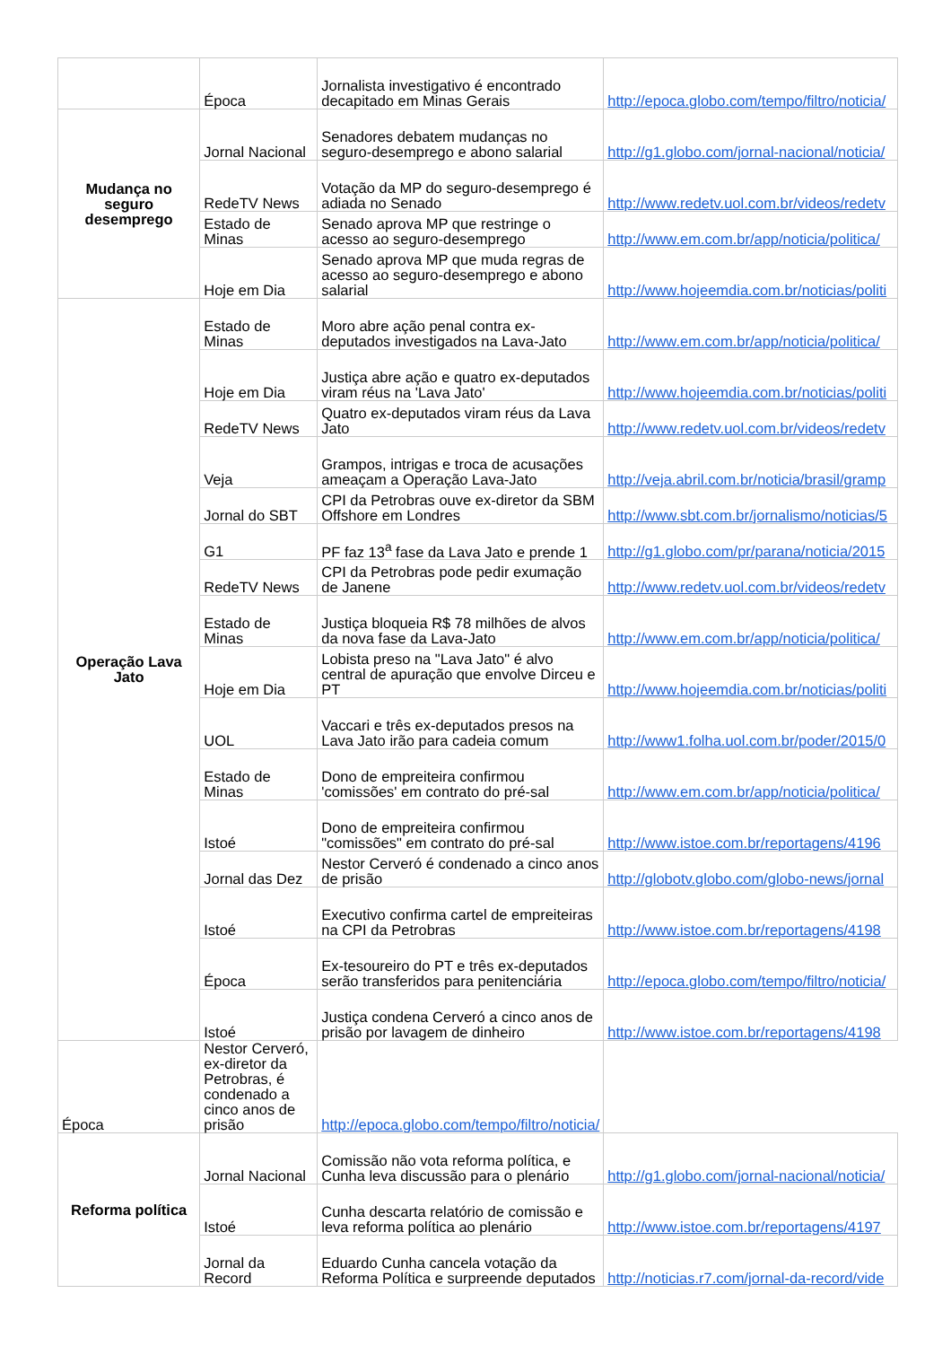| | Época | Jornalista investigativo é encontrado decapitado em Minas Gerais | http://epoca.globo.com/tempo/filtro/noticia/ |
| Mudança no seguro desemprego | Jornal Nacional | Senadores debatem mudanças no seguro-desemprego e abono salarial | http://g1.globo.com/jornal-nacional/noticia/ |
| RedeTV News | Votação da MP do seguro-desemprego é adiada no Senado | http://www.redetv.uol.com.br/videos/redetv | |
| Estado de Minas | Senado aprova MP que restringe o acesso ao seguro-desemprego | http://www.em.com.br/app/noticia/politica/ | |
| Hoje em Dia | Senado aprova MP que muda regras de acesso ao seguro-desemprego e abono salarial | http://www.hojeemdia.com.br/noticias/politi | |
| Operação Lava Jato | Estado de Minas | Moro abre ação penal contra ex-deputados investigados na Lava-Jato | http://www.em.com.br/app/noticia/politica/ |
| | Hoje em Dia | Justiça abre ação e quatro ex-deputados viram réus na 'Lava Jato' | http://www.hojeemdia.com.br/noticias/politi |
| | RedeTV News | Quatro ex-deputados viram réus da Lava Jato | http://www.redetv.uol.com.br/videos/redetv |
| | Veja | Grampos, intrigas e troca de acusações ameaçam a Operação Lava-Jato | http://veja.abril.com.br/noticia/brasil/gramp |
| | Jornal do SBT | CPI da Petrobras ouve ex-diretor da SBM Offshore em Londres | http://www.sbt.com.br/jornalismo/noticias/5 |
| | G1 | PF faz 13<sup>a</sup> fase da Lava Jato e prende 1 | http://g1.globo.com/pr/parana/noticia/2015 |
| | RedeTV News | CPI da Petrobras pode pedir exumação de Janene | http://www.redetv.uol.com.br/videos/redetv |
| | Estado de Minas | Justiça bloqueia R$ 78 milhões de alvos da nova fase da Lava-Jato | http://www.em.com.br/app/noticia/politica/ |
| | Hoje em Dia | Lobista preso na "Lava Jato" é alvo central de apuração que envolve Dirceu e PT | http://www.hojeemdia.com.br/noticias/politi |
| | UOL | Vaccari e três ex-deputados presos na Lava Jato irão para cadeia comum | http://www1.folha.uol.com.br/poder/2015/0 |
| | Estado de Minas | Dono de empreiteira confirmou 'comissões' em contrato do pré-sal | http://www.em.com.br/app/noticia/politica/ |
| | Istoé | Dono de empreiteira confirmou "comissões" em contrato do pré-sal | http://www.istoe.com.br/reportagens/4196 |
| | Jornal das Dez | Nestor Cerveró é condenado a cinco anos de prisão | http://globotv.globo.com/globo-news/jornal |
| | Istoé | Executivo confirma cartel de empreiteiras na CPI da Petrobras | http://www.istoe.com.br/reportagens/4198 |
| | Época | Ex-tesoureiro do PT e três ex-deputados serão transferidos para penitenciária | http://epoca.globo.com/tempo/filtro/noticia/ |
| | Istoé | Justiça condena Cerveró a cinco anos de prisão por lavagem de dinheiro | http://www.istoe.com.br/reportagens/4198 |
| Época | Nestor Cerveró, ex-diretor da Petrobras, é condenado a cinco anos de prisão | http://epoca.globo.com/tempo/filtro/noticia/ | |
| Reforma política | Jornal Nacional | Comissão não vota reforma política, e Cunha leva discussão para o plenário | http://g1.globo.com/jornal-nacional/noticia/ |
| | Istoé | Cunha descarta relatório de comissão e leva reforma política ao plenário | http://www.istoe.com.br/reportagens/4197 |
| | Jornal da Record | Eduardo Cunha cancela votação da Reforma Política e surpreende deputados | http://noticias.r7.com/jornal-da-record/vide |